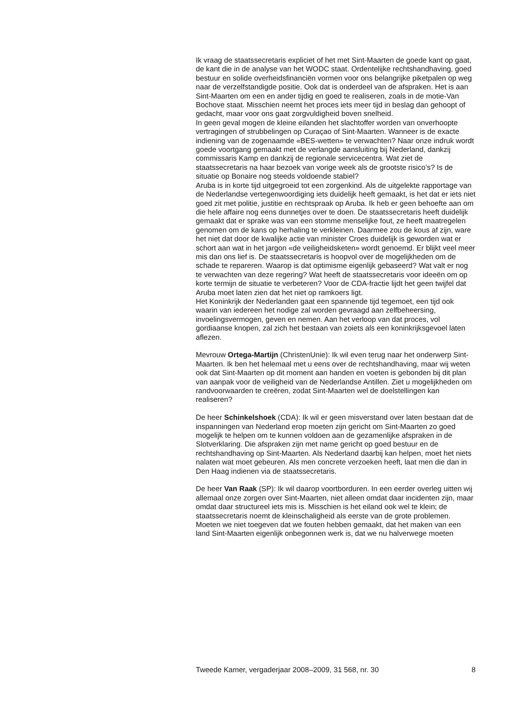Ik vraag de staatssecretaris expliciet of het met Sint-Maarten de goede kant op gaat, de kant die in de analyse van het WODC staat. Ordentelijke rechtshandhaving, goed bestuur en solide overheidsfinanciën vormen voor ons belangrijke piketpalen op weg naar de verzelfstandigde positie. Ook dat is onderdeel van de afspraken. Het is aan Sint-Maarten om een en ander tijdig en goed te realiseren, zoals in de motie-Van Bochove staat. Misschien neemt het proces iets meer tijd in beslag dan gehoopt of gedacht, maar voor ons gaat zorgvuldigheid boven snelheid.
In geen geval mogen de kleine eilanden het slachtoffer worden van onverhoopte vertragingen of strubbelingen op Curaçao of Sint-Maarten. Wanneer is de exacte indiening van de zogenaamde «BES-wetten» te verwachten? Naar onze indruk wordt goede voortgang gemaakt met de verlangde aansluiting bij Nederland, dankzij commissaris Kamp en dankzij de regionale servicecentra. Wat ziet de staatssecretaris na haar bezoek van vorige week als de grootste risico’s? Is de situatie op Bonaire nog steeds voldoende stabiel?
Aruba is in korte tijd uitgegroeid tot een zorgenkind. Als de uitgelekte rapportage van de Nederlandse vertegenwoordiging iets duidelijk heeft gemaakt, is het dat er iets niet goed zit met politie, justitie en rechtspraak op Aruba. Ik heb er geen behoefte aan om die hele affaire nog eens dunnetjes over te doen. De staatssecretaris heeft duidelijk gemaakt dat er sprake was van een stomme menselijke fout, ze heeft maatregelen genomen om de kans op herhaling te verkleinen. Daarmee zou de kous af zijn, ware het niet dat door de kwalijke actie van minister Croes duidelijk is geworden wat er schort aan wat in het jargon «de veiligheidsketen» wordt genoemd. Er blijkt veel meer mis dan ons lief is. De staatssecretaris is hoopvol over de mogelijkheden om de schade te repareren. Waarop is dat optimisme eigenlijk gebaseerd? Wat valt er nog te verwachten van deze regering? Wat heeft de staatssecretaris voor ideeën om op korte termijn de situatie te verbeteren? Voor de CDA-fractie lijdt het geen twijfel dat Aruba moet laten zien dat het niet op ramkoers ligt.
Het Koninkrijk der Nederlanden gaat een spannende tijd tegemoet, een tijd ook waarin van iedereen het nodige zal worden gevraagd aan zelfbeheersing, invoelingsvermogen, geven en nemen. Aan het verloop van dat proces, vol gordiaanse knopen, zal zich het bestaan van zoiets als een koninkrijksgevoel laten aflezen.
Mevrouw Ortega-Martijn (ChristenUnie): Ik wil even terug naar het onderwerp Sint-Maarten. Ik ben het helemaal met u eens over de rechtshandhaving, maar wij weten ook dat Sint-Maarten op dit moment aan handen en voeten is gebonden bij dit plan van aanpak voor de veiligheid van de Nederlandse Antillen. Ziet u mogelijkheden om randvoorwaarden te creëren, zodat Sint-Maarten wel de doelstellingen kan realiseren?
De heer Schinkelshoek (CDA): Ik wil er geen misverstand over laten bestaan dat de inspanningen van Nederland erop moeten zijn gericht om Sint-Maarten zo goed mogelijk te helpen om te kunnen voldoen aan de gezamenlijke afspraken in de Slotverklaring. Die afspraken zijn met name gericht op goed bestuur en de rechtshandhaving op Sint-Maarten. Als Nederland daarbij kan helpen, moet het niets nalaten wat moet gebeuren. Als men concrete verzoeken heeft, laat men die dan in Den Haag indienen via de staatssecretaris.
De heer Van Raak (SP): Ik wil daarop voortborduren. In een eerder overleg uitten wij allemaal onze zorgen over Sint-Maarten, niet alleen omdat daar incidenten zijn, maar omdat daar structureel iets mis is. Misschien is het eiland ook wel te klein; de staatssecretaris noemt de kleinschaligheid als eerste van de grote problemen. Moeten we niet toegeven dat we fouten hebben gemaakt, dat het maken van een land Sint-Maarten eigenlijk onbegonnen werk is, dat we nu halverwege moeten
Tweede Kamer, vergaderjaar 2008–2009, 31 568, nr. 30 8